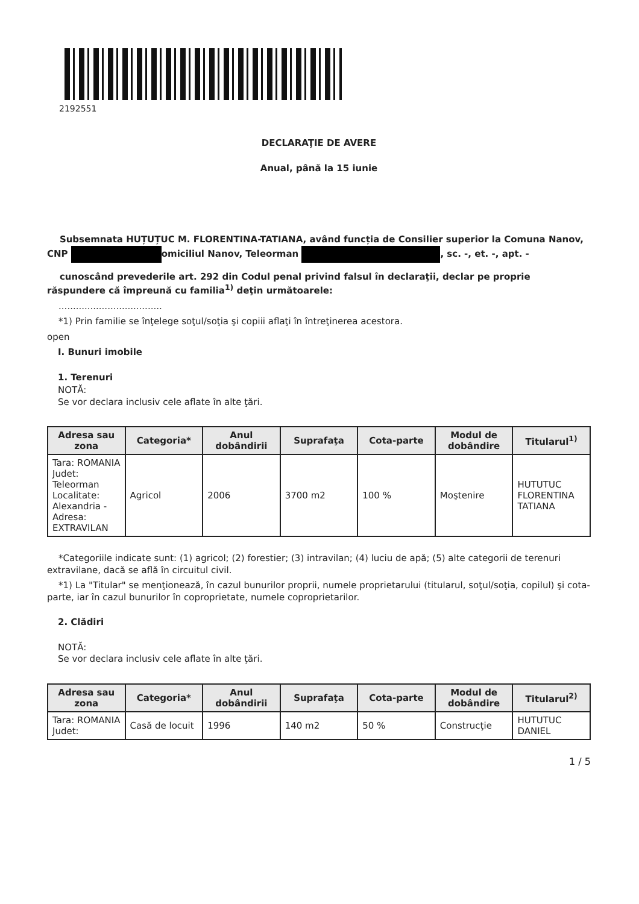2192551
DECLARAŢIE DE AVERE
Anual, până la 15 iunie
Subsemnata HUȚUȚUC M. FLORENTINA-TATIANA, având funcția de Consilier superior la Comuna Nanov, CNP omiciliul Nanov, Teleorman , sc. -, et. -, apt. -
cunoscând prevederile art. 292 din Codul penal privind falsul în declaraţii, declar pe proprie răspundere că împreună cu familia<sup>1)</sup> deţin următoarele:
....................................
*1) Prin familie se înţelege soţul/soţia şi copiii aflaţi în întreţinerea acestora.
open
I. Bunuri imobile
1. Terenuri
NOTĂ:
Se vor declara inclusiv cele aflate în alte ţări.
| Adresa sau zona | Categoria* | Anul dobândirii | Suprafaţa | Cota-parte | Modul de dobândire | Titularul<sup>1)</sup> |
| --- | --- | --- | --- | --- | --- | --- |
| Tara: ROMANIA Judet: Teleorman Localitate: Alexandria - Adresa: EXTRAVILAN | Agricol | 2006 | 3700 m2 | 100 % | Moştenire | HUTUTUC FLORENTINA TATIANA |
*Categoriile indicate sunt: (1) agricol; (2) forestier; (3) intravilan; (4) luciu de apă; (5) alte categorii de terenuri extravilane, dacă se află în circuitul civil.
*1) La "Titular" se menţionează, în cazul bunurilor proprii, numele proprietarului (titularul, soţul/soţia, copilul) şi cota-parte, iar în cazul bunurilor în coproprietate, numele coproprietarilor.
2. Clădiri
NOTĂ:
Se vor declara inclusiv cele aflate în alte ţări.
| Adresa sau zona | Categoria* | Anul dobândirii | Suprafaţa | Cota-parte | Modul de dobândire | Titularul<sup>2)</sup> |
| --- | --- | --- | --- | --- | --- | --- |
| Tara: ROMANIA Judet: | Casă de locuit | 1996 | 140 m2 | 50 % | Construcţie | HUTUTUC DANIEL |
1 / 5